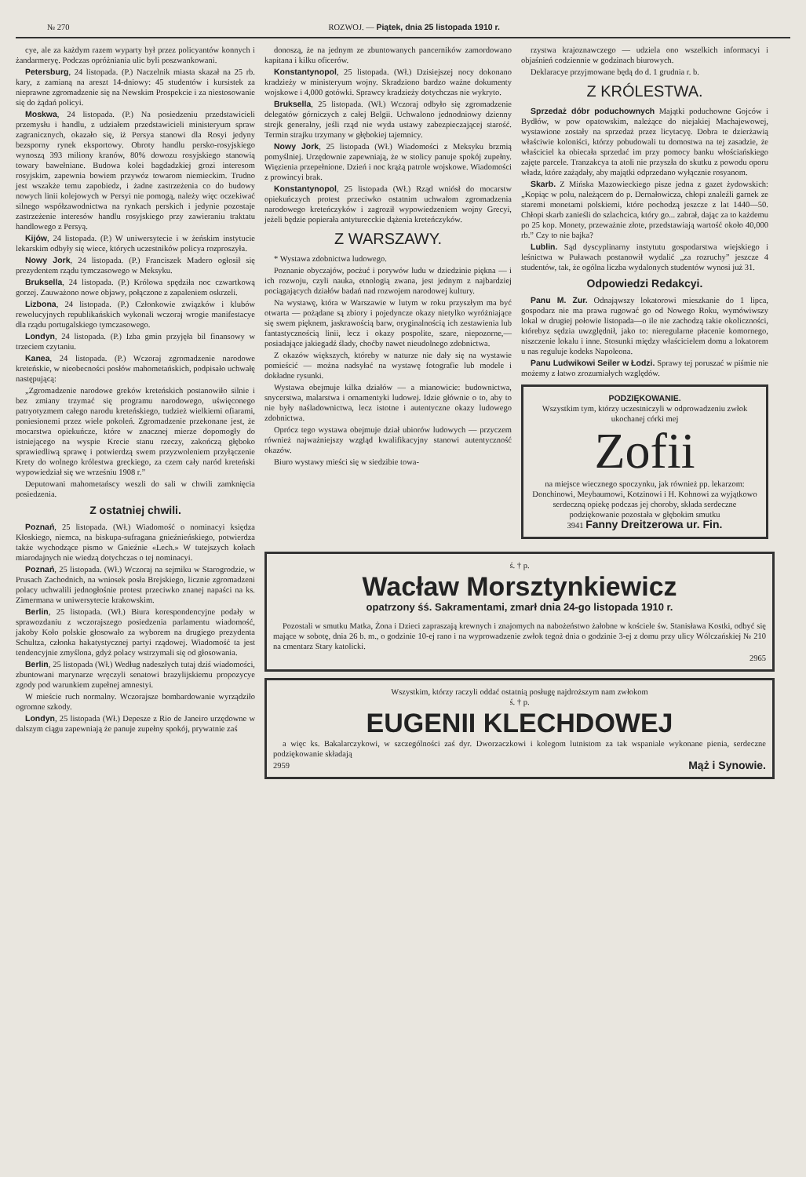№ 270 ROZWOJ. — Piątek, dnia 25 listopada 1910 r.
cye, ale za każdym razem wyparty był przez policyantów konnych i żandarmeryę. Podczas opróżniania ulic byli poszwankowani.
Petersburg, 24 listopada. (P.) Naczelnik miasta skazał na 25 rb. kary, z zamianą na areszt 14-dniowy: 45 studentów i kursistek za nieprawne zgromadzenie się na Newskim Prospekcie i za niestosowanie się do żądań policyi.
Moskwa, 24 listopada. (P.) Na posiedzeniu przedstawicieli przemysłu i handlu, z udziałem przedstawicieli ministeryum spraw zagranicznych, okazało się, iż Persya stanowi dla Rosyi jedyny bezsporny rynek eksportowy. Obroty handlu persko-rosyjskiego wynoszą 393 miliony kranów, 80% dowozu rosyjskiego stanowią towary bawełniane. Budowa kolei bagdadzkiej grozi interesom rosyjskim, zapewnia bowiem przywóz towarom niemieckim. Trudno jest wszakże temu zapobiedz, i żadne zastrzeżenia co do budowy nowych linii kolejowych w Persyi nie pomogą, należy więc oczekiwać silnego współzawodnictwa na rynkach perskich i jedynie pozostaje zastrzeżenie interesów handlu rosyjskiego przy zawieraniu traktatu handlowego z Persyą.
Kijów, 24 listopada. (P.) W uniwersytecie i w żeńskim instytucie lekarskim odbyły się wiece, których uczestników policya rozproszyła.
Nowy Jork, 24 listopada. (P.) Franciszek Madero ogłosił się prezydentem rządu tymczasowego w Meksyku.
Bruksella, 24 listopada. (P.) Królowa spędziła noc czwartkową gorzej. Zauważono nowe objawy, połączone z zapaleniem oskrzeli.
Lizbona, 24 listopada. (P.) Członkowie związków i klubów rewolucyjnych republikańskich wykonali wczoraj wrogie manifestacye dla rządu portugalskiego tymczasowego.
Londyn, 24 listopada. (P.) Izba gmin przyjęła bil finansowy w trzeciem czytaniu.
Kanea, 24 listopada. (P.) Wczoraj zgromadzenie narodowe kreteńskie, w nieobecności posłów mahometańskich, podpisało uchwałę następującą:
„Zgromadzenie narodowe greków kreteńskich postanowiło silnie i bez zmiany trzymać się programu narodowego, uświęconego patryotyzmem całego narodu kreteńskiego, tudzież wielkiemi ofiarami, poniesionemi przez wiele pokoleń. Zgromadzenie przekonane jest, że mocarstwa opiekuńcze, które w znacznej mierze dopomogły do istniejącego na wyspie Krecie stanu rzeczy, zakończą głęboko sprawiedliwą sprawę i potwierdzą swem przyzwoleniem przyłączenie Krety do wolnego królestwa greckiego, za czem cały naród kreteński wypowiedział się we wrześniu 1908 r.”
Deputowani mahometańscy weszli do sali w chwili zamknięcia posiedzenia.
Z ostatniej chwili.
Poznań, 25 listopada. (Wł.) Wiadomość o nominacyi księdza Kłoskiego, niemca, na biskupa-sufragana gnieźnieńskiego, potwierdza także wychodzące pismo w Gnieźnie «Lech.» W tutejszych kołach miarodajnych nie wiedzą dotychczas o tej nominacyi.
Poznań, 25 listopada. (Wł.) Wczoraj na sejmiku w Starogrodzie, w Prusach Zachodnich, na wniosek posła Brejskiego, licznie zgromadzeni polacy uchwalili jednogłośnie protest przeciwko znanej napaści na ks. Zimermana w uniwersytecie krakowskim.
Berlin, 25 listopada. (Wł.) Biura korespondencyjne podały w sprawozdaniu z wczorajszego posiedzenia parlamentu wiadomość, jakoby Koło polskie głosowało za wyborem na drugiego prezydenta Schultza, członka hakatystycznej partyi rządowej. Wiadomość ta jest tendencyjnie zmyślona, gdyż polacy wstrzymali się od głosowania.
Berlin, 25 listopada (Wł.) Według nadeszłych tutaj dziś wiadomości, zbuntowani marynarze wręczyli senatowi brazylijskiemu propozycye zgody pod warunkiem zupełnej amnestyi.
W mieście ruch normalny. Wczorajsze bombardowanie wyrządziło ogromne szkody.
Londyn, 25 listopada (Wł.) Depesze z Rio de Janeiro urzędowne w dalszym ciągu zapewniają że panuje zupełny spokój, prywatnie zaś
donoszą, że na jednym ze zbuntowanych pancerników zamordowano kapitana i kilku oficerów.
Konstantynopol, 25 listopada. (Wł.) Dzisiejszej nocy dokonano kradzieży w ministeryum wojny. Skradziono bardzo ważne dokumenty wojskowe i 4,000 gotówki. Sprawcy kradzieży dotychczas nie wykryto.
Bruksella, 25 listopada. (Wł.) Wczoraj odbyło się zgromadzenie delegatów górniczych z całej Belgii. Uchwalono jednodniowy dzienny strejk generalny, jeśli rząd nie wyda ustawy zabezpieczającej starość. Termin strajku trzymany w głębokiej tajemnicy.
Nowy Jork, 25 listopada (Wł.) Wiadomości z Meksyku brzmią pomyślniej. Urzędownie zapewniają, że w stolicy panuje spokój zupełny. Więzienia przepełnione. Dzień i noc krążą patrole wojskowe. Wiadomości z prowincyi brak.
Konstantynopol, 25 listopada (Wł.) Rząd wniósł do mocarstw opiekuńczych protest przeciwko ostatnim uchwałom zgromadzenia narodowego kreteńczyków i zagroził wypowiedzeniem wojny Grecyi, jeżeli będzie popierała antyturecckie dążenia kreteńczyków.
Z WARSZAWY.
* Wystawa zdobnictwa ludowego.
Poznanie obyczajów, pocżuć i porywów ludu w dziedzinie piękna — i ich rozwoju, czyli nauka, etnologią zwana, jest jednym z najbardziej pociągających działów badań nad rozwojem narodowej kultury.
Na wystawę, która w Warszawie w lutym w roku przyszłym ma być otwarta — pożądane są zbiory i pojedyncze okazy nietylko wyróżniające się swem pięknem, jaskrawością barw, oryginalnością ich zestawienia lub fantastycznością linii, lecz i okazy pospolite, szare, niepozorne,— posiadające jakiegadź ślady, choćby nawet nieudolnego zdobnictwa.
Z okazów większych, któreby w naturze nie dały się na wystawie pomieścić — można nadsyłać na wystawę fotografie lub modele i dokładne rysunki.
Wystawa obejmuje kilka działów — a mianowicie: budownictwa, snycerstwa, malarstwa i ornamentyki ludowej. Idzie głównie o to, aby to nie były naśladownictwa, lecz istotne i autentyczne okazy ludowego zdobnictwa.
Oprócz tego wystawa obejmuje dział ubiorów ludowych — przyczem również najważniejszy wzgląd kwalifikacyjny stanowi autentyczność okazów.
Biuro wystawy mieści się w siedzibie towa-
rzystwa krajoznawczego — udziela ono wszelkich informacyi i objaśnień codziennie w godzinach biurowych.
Deklaracye przyjmowane będą do d. 1 grudnia r. b.
Z KRÓLESTWA.
Sprzedaż dóbr poduchownych Majątki poduchowne Gojców i Bydłów, w pow opatowskim, należące do niejakiej Machajewowej, wystawione zostały na sprzedaż przez licytacyę. Dobra te dzierżawią właściwie koloniści, którzy pobudowali tu domostwa na tej zasadzie, że właściciel ka obiecała sprzedać im przy pomocy banku włościańskiego zajęte parcele. Tranzakcya ta atoli nie przyszła do skutku z powodu oporu władz, które zażądały, aby majątki odprzedano wyłącznie rosyanom.
Skarb. Z Mińska Mazowieckiego pisze jedna z gazet żydowskich: „Kopiąc w polu, należącem do p. Dernałowicza, chłopi znaleźli garnek ze staremi monetami polskiemi, które pochodzą jeszcze z lat 1440—50. Chłopi skarb zanieśli do szlachcica, który go... zabrał, dając za to każdemu po 25 kop. Monety, przeważnie złote, przedstawiają wartość około 40,000 rb.” Czy to nie bajka?
Lublin. Sąd dyscyplinarny instytutu gospodarstwa wiejskiego i leśnictwa w Puławach postanowił wydalić „za rozruchy” jeszcze 4 studentów, tak, że ogólna liczba wydalonych studentów wynosi już 31.
Odpowiedzi Redakcyi.
Panu M. Zur. Odnająwszy lokatorowi mieszkanie do 1 lipca, gospodarz nie ma prawa rugować go od Nowego Roku, wymówiwszy lokal w drugiej połowie listopada—o ile nie zachodzą takie okoliczności, którebyz sędzia uwzględnił, jako to: nieregularne płacenie komornego, niszczenie lokalu i inne. Stosunki między właścicielem domu a lokatorem u nas reguluje kodeks Napoleona.
Panu Ludwikowi Seiler w Łodzi. Sprawy tej poruszać w piśmie nie możemy z łatwo zrozumiałych względów.
PODZIĘKOWANIE.
Wszystkim tym, którzy uczestniczyli w odprowadzeniu zwłok ukochanej córki mej
Zofii
na miejsce wiecznego spoczynku, jak również pp. lekarzom: Donchinowi, Meybaumowi, Kotzinowi i H. Kohnowi za wyjątkowo serdeczną opiekę podczas jej choroby, składa serdeczne podziękowanie pozostała w głębokim smutku
3941 Fanny Dreitzerowa ur. Fin.
ś. † p.
Wacław Morsztynkiewicz
opatrzony śś. Sakramentami, zmarł dnia 24-go listopada 1910 r.
Pozostali w smutku Matka, Żona i Dzieci zapraszają krewnych i znajomych na nabożeństwo żałobne w kościele św. Stanisława Kostki, odbyć się mające w sobotę, dnia 26 b. m., o godzinie 10-ej rano i na wyprowadzenie zwłok tegoż dnia o godzinie 3-ej z domu przy ulicy Wólczańskiej № 210 na cmentarz Stary katolicki.
2965
Wszystkim, którzy raczyli oddać ostatnią posługę najdroższym nam zwłokom
ś. † p.
EUGENII KLECHDOWEJ
a więc ks. Bakalarczykowi, w szczególności zaś dyr. Dworzaczkowi i kolegom lutnistom za tak wspaniale wykonane pienia, serdeczne podziękowanie składają
2959 Mąż i Synowie.